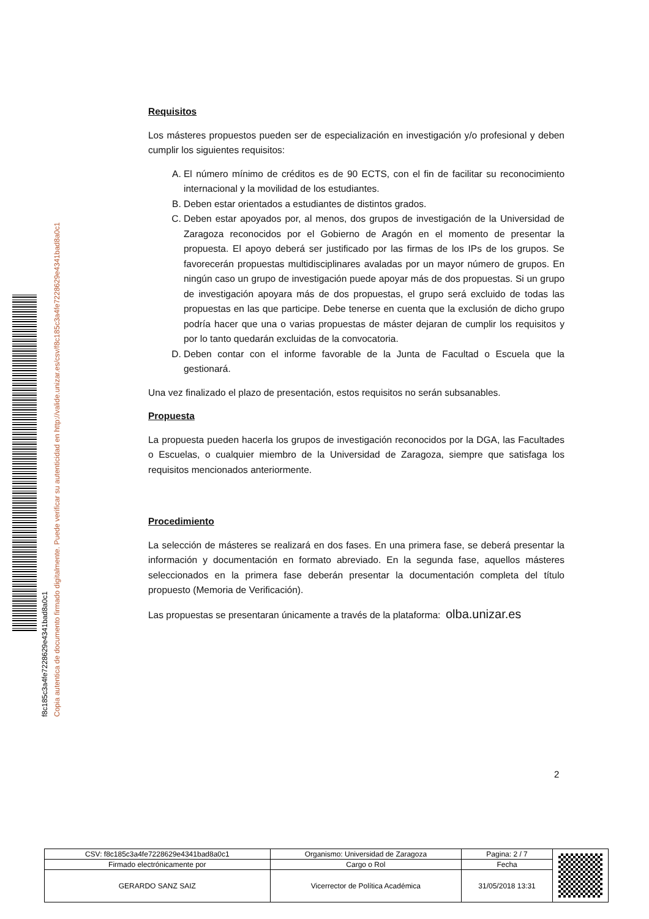f8c185c3a4fe7228629e4341bad8a0c1
Copia autentica de documento firmado digitalmente. Puede verificar su autenticidad en http://valide.unizar.es/csv/f8c185c3a4fe7228629e4341bad8a0c1
Requisitos
Los másteres propuestos pueden ser de especialización en investigación y/o profesional y deben cumplir los siguientes requisitos:
A. El número mínimo de créditos es de 90 ECTS, con el fin de facilitar su reconocimiento internacional y la movilidad de los estudiantes.
B. Deben estar orientados a estudiantes de distintos grados.
C. Deben estar apoyados por, al menos, dos grupos de investigación de la Universidad de Zaragoza reconocidos por el Gobierno de Aragón en el momento de presentar la propuesta. El apoyo deberá ser justificado por las firmas de los IPs de los grupos. Se favorecerán propuestas multidisciplinares avaladas por un mayor número de grupos. En ningún caso un grupo de investigación puede apoyar más de dos propuestas. Si un grupo de investigación apoyara más de dos propuestas, el grupo será excluido de todas las propuestas en las que participe. Debe tenerse en cuenta que la exclusión de dicho grupo podría hacer que una o varias propuestas de máster dejaran de cumplir los requisitos y por lo tanto quedarán excluidas de la convocatoria.
D. Deben contar con el informe favorable de la Junta de Facultad o Escuela que la gestionará.
Una vez finalizado el plazo de presentación, estos requisitos no serán subsanables.
Propuesta
La propuesta pueden hacerla los grupos de investigación reconocidos por la DGA, las Facultades o Escuelas, o cualquier miembro de la Universidad de Zaragoza, siempre que satisfaga los requisitos mencionados anteriormente.
Procedimiento
La selección de másteres se realizará en dos fases. En una primera fase, se deberá presentar la información y documentación en formato abreviado. En la segunda fase, aquellos másteres seleccionados en la primera fase deberán presentar la documentación completa del título propuesto (Memoria de Verificación).
Las propuestas se presentaran únicamente a través de la plataforma: olba.unizar.es
2
| CSV: f8c185c3a4fe7228629e4341bad8a0c1 | Organismo: Universidad de Zaragoza | Pagina: 2 / 7 | |
| Firmado electrónicamente por | Cargo o Rol | Fecha | |
| GERARDO SANZ SAIZ | Vicerrector de Política Académica | 31/05/2018 13:31 | |